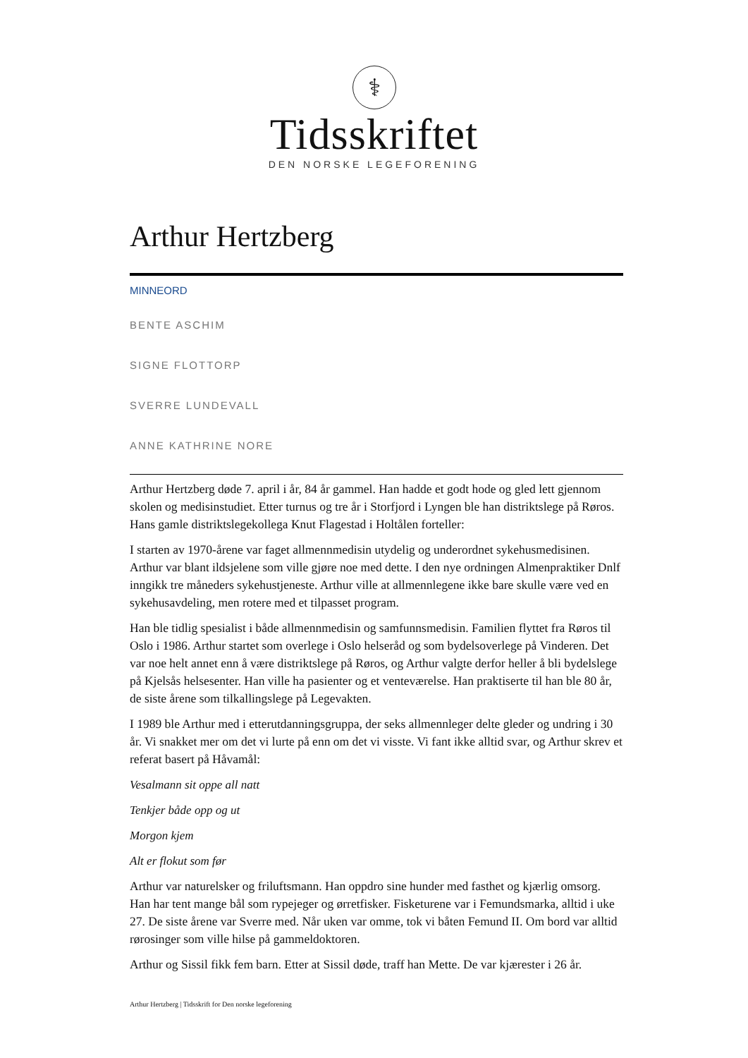⚕
Tidsskriftet
DEN NORSKE LEGEFORENING
Arthur Hertzberg
MINNEORD
BENTE ASCHIM
SIGNE FLOTTORP
SVERRE LUNDEVALL
ANNE KATHRINE NORE
Arthur Hertzberg døde 7. april i år, 84 år gammel. Han hadde et godt hode og gled lett gjennom skolen og medisinstudiet. Etter turnus og tre år i Storfjord i Lyngen ble han distriktslege på Røros. Hans gamle distriktslegekollega Knut Flagestad i Holtålen forteller:
I starten av 1970-årene var faget allmennmedisin utydelig og underordnet sykehusmedisinen. Arthur var blant ildsjelene som ville gjøre noe med dette. I den nye ordningen Almenpraktiker Dnlf inngikk tre måneders sykehustjeneste. Arthur ville at allmennlegene ikke bare skulle være ved en sykehusavdeling, men rotere med et tilpasset program.
Han ble tidlig spesialist i både allmennmedisin og samfunnsmedisin. Familien flyttet fra Røros til Oslo i 1986. Arthur startet som overlege i Oslo helseråd og som bydelsoverlege på Vinderen. Det var noe helt annet enn å være distriktslege på Røros, og Arthur valgte derfor heller å bli bydelslege på Kjelsås helsesenter. Han ville ha pasienter og et venteværelse. Han praktiserte til han ble 80 år, de siste årene som tilkallingslege på Legevakten.
I 1989 ble Arthur med i etterutdanningsgruppa, der seks allmennleger delte gleder og undring i 30 år. Vi snakket mer om det vi lurte på enn om det vi visste. Vi fant ikke alltid svar, og Arthur skrev et referat basert på Håvamål:
Vesalmann sit oppe all natt
Tenkjer både opp og ut
Morgon kjem
Alt er flokut som før
Arthur var naturelsker og friluftsmann. Han oppdro sine hunder med fasthet og kjærlig omsorg. Han har tent mange bål som rypejeger og ørretfisker. Fisketurene var i Femundsmarka, alltid i uke 27. De siste årene var Sverre med. Når uken var omme, tok vi båten Femund II. Om bord var alltid rørosinger som ville hilse på gammeldoktoren.
Arthur og Sissil fikk fem barn. Etter at Sissil døde, traff han Mette. De var kjærester i 26 år.
Arthur Hertzberg | Tidsskrift for Den norske legeforening